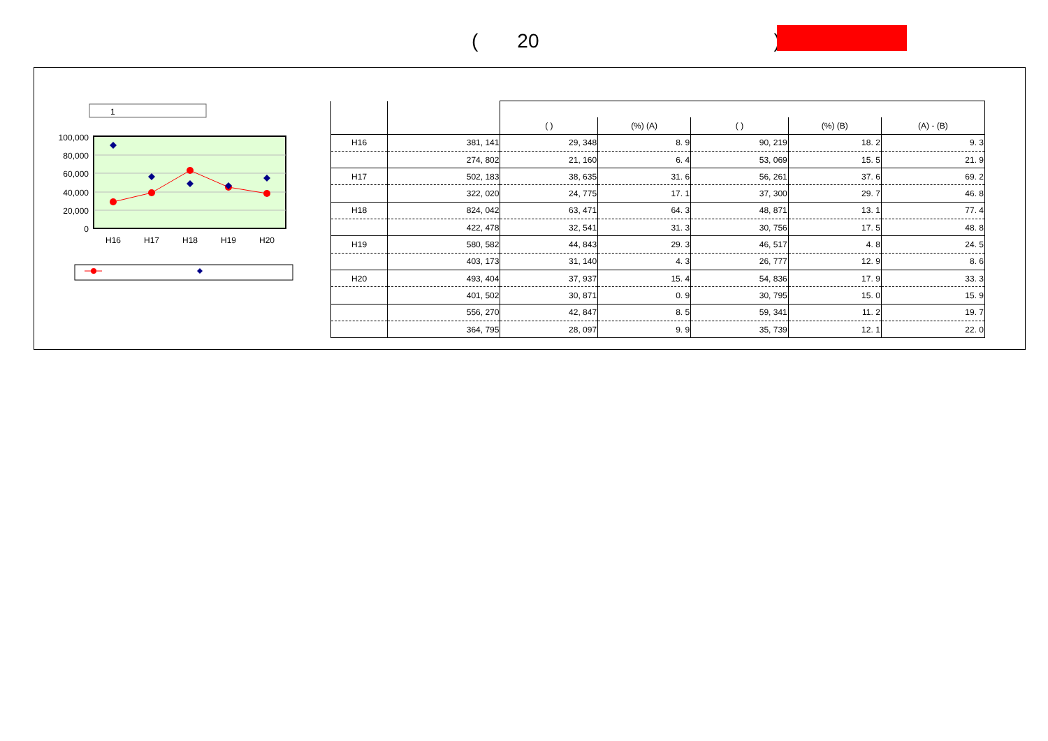(　　20　　　　　　　　　　　　)
1
100,000
80,000
60,000
40,000
20,000
0
H16
H17
H18
H19
H20
| | | ( ) | (%) (A) | ( ) | (%) (B) | (A) - (B) |
| --- | --- | --- | --- | --- | --- | --- |
| H16 | 381, 141 | 29, 348 | 8. 9 | 90, 219 | 18. 2 | 9. 3 |
| | 274, 802 | 21, 160 | 6. 4 | 53, 069 | 15. 5 | 21. 9 |
| H17 | 502, 183 | 38, 635 | 31. 6 | 56, 261 | 37. 6 | 69. 2 |
| | 322, 020 | 24, 775 | 17. 1 | 37, 300 | 29. 7 | 46. 8 |
| H18 | 824, 042 | 63, 471 | 64. 3 | 48, 871 | 13. 1 | 77. 4 |
| | 422, 478 | 32, 541 | 31. 3 | 30, 756 | 17. 5 | 48. 8 |
| H19 | 580, 582 | 44, 843 | 29. 3 | 46, 517 | 4. 8 | 24. 5 |
| | 403, 173 | 31, 140 | 4. 3 | 26, 777 | 12. 9 | 8. 6 |
| H20 | 493, 404 | 37, 937 | 15. 4 | 54, 836 | 17. 9 | 33. 3 |
| | 401, 502 | 30, 871 | 0. 9 | 30, 795 | 15. 0 | 15. 9 |
| | 556, 270 | 42, 847 | 8. 5 | 59, 341 | 11. 2 | 19. 7 |
| | 364, 795 | 28, 097 | 9. 9 | 35, 739 | 12. 1 | 22. 0 |